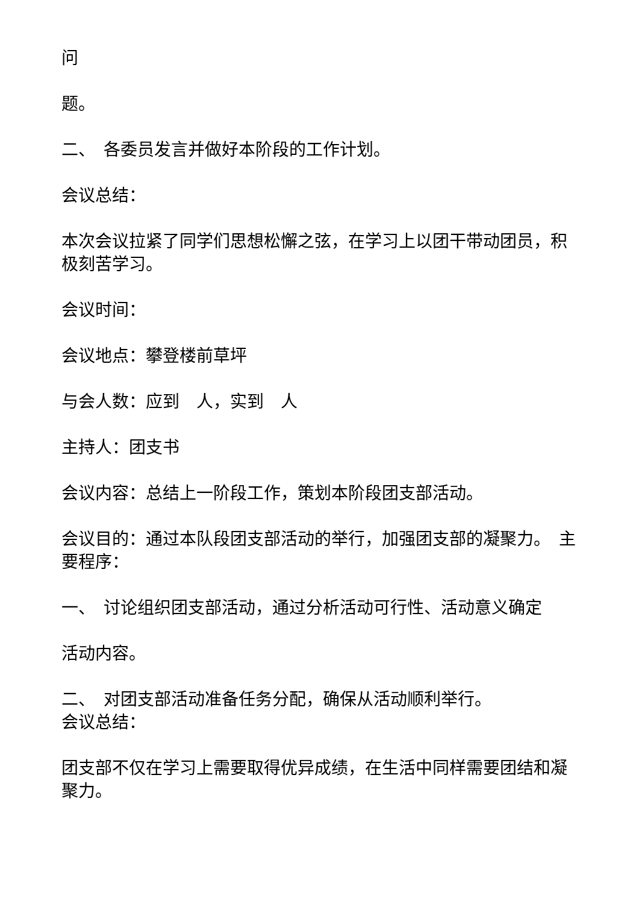问
题。
二、　各委员发言并做好本阶段的工作计划。
会议总结：
本次会议拉紧了同学们思想松懈之弦，在学习上以团干带动团员，积极刻苦学习。
会议时间：
会议地点：攀登楼前草坪
与会人数：应到　人，实到　人
主持人：团支书
会议内容：总结上一阶段工作，策划本阶段团支部活动。
会议目的：通过本队段团支部活动的举行，加强团支部的凝聚力。　主要程序：
一、　讨论组织团支部活动，通过分析活动可行性、活动意义确定
活动内容。
二、　对团支部活动准备任务分配，确保从活动顺利举行。
会议总结：
团支部不仅在学习上需要取得优异成绩，在生活中同样需要团结和凝聚力。